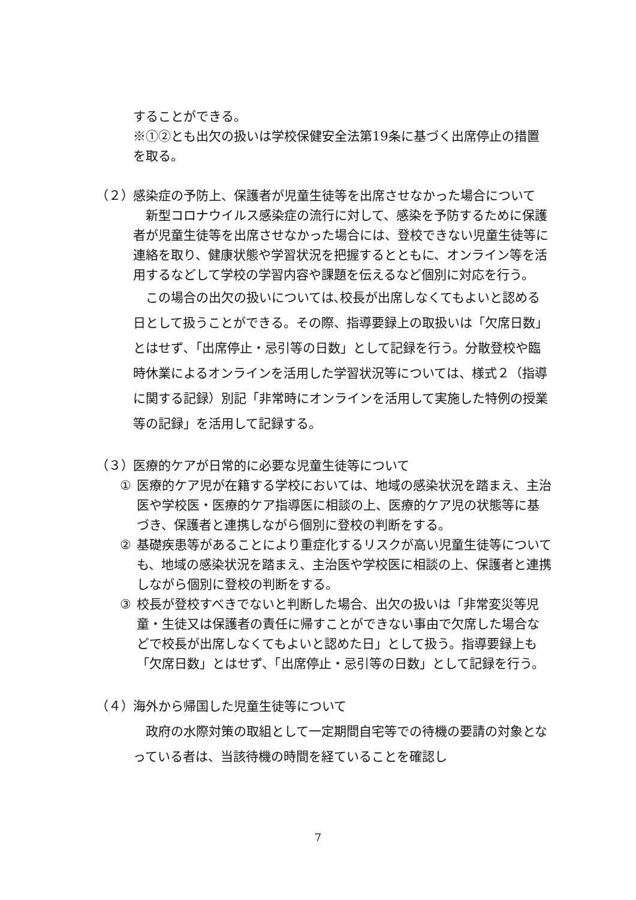することができる。
※①②とも出欠の扱いは学校保健安全法第19条に基づく出席停止の措置を取る。
（２） 感染症の予防上、保護者が児童生徒等を出席させなかった場合について
　新型コロナウイルス感染症の流行に対して、感染を予防するために保護者が児童生徒等を出席させなかった場合には、登校できない児童生徒等に連絡を取り、健康状態や学習状況を把握するとともに、オンライン等を活用するなどして学校の学習内容や課題を伝えるなど個別に対応を行う。
　この場合の出欠の扱いについては､校長が出席しなくてもよいと認める日として扱うことができる。その際、指導要録上の取扱いは「欠席日数」とはせず､「出席停止・忌引等の日数」として記録を行う。分散登校や臨時休業によるオンラインを活用した学習状況等については、様式２（指導に関する記録）別記「非常時にオンラインを活用して実施した特例の授業等の記録」を活用して記録する。
（３） 医療的ケアが日常的に必要な児童生徒等について
① 医療的ケア児が在籍する学校においては、地域の感染状況を踏まえ、主治医や学校医・医療的ケア指導医に相談の上、医療的ケア児の状態等に基づき、保護者と連携しながら個別に登校の判断をする。
② 基礎疾患等があることにより重症化するリスクが高い児童生徒等についても、地域の感染状況を踏まえ、主治医や学校医に相談の上、保護者と連携しながら個別に登校の判断をする。
③ 校長が登校すべきでないと判断した場合、出欠の扱いは「非常変災等児童・生徒又は保護者の責任に帰すことができない事由で欠席した場合などで校長が出席しなくてもよいと認めた日」として扱う。指導要録上も「欠席日数」とはせず、「出席停止・忌引等の日数」として記録を行う。
（４） 海外から帰国した児童生徒等について
　政府の水際対策の取組として一定期間自宅等での待機の要請の対象となっている者は、当該待機の時間を経ていることを確認し
7